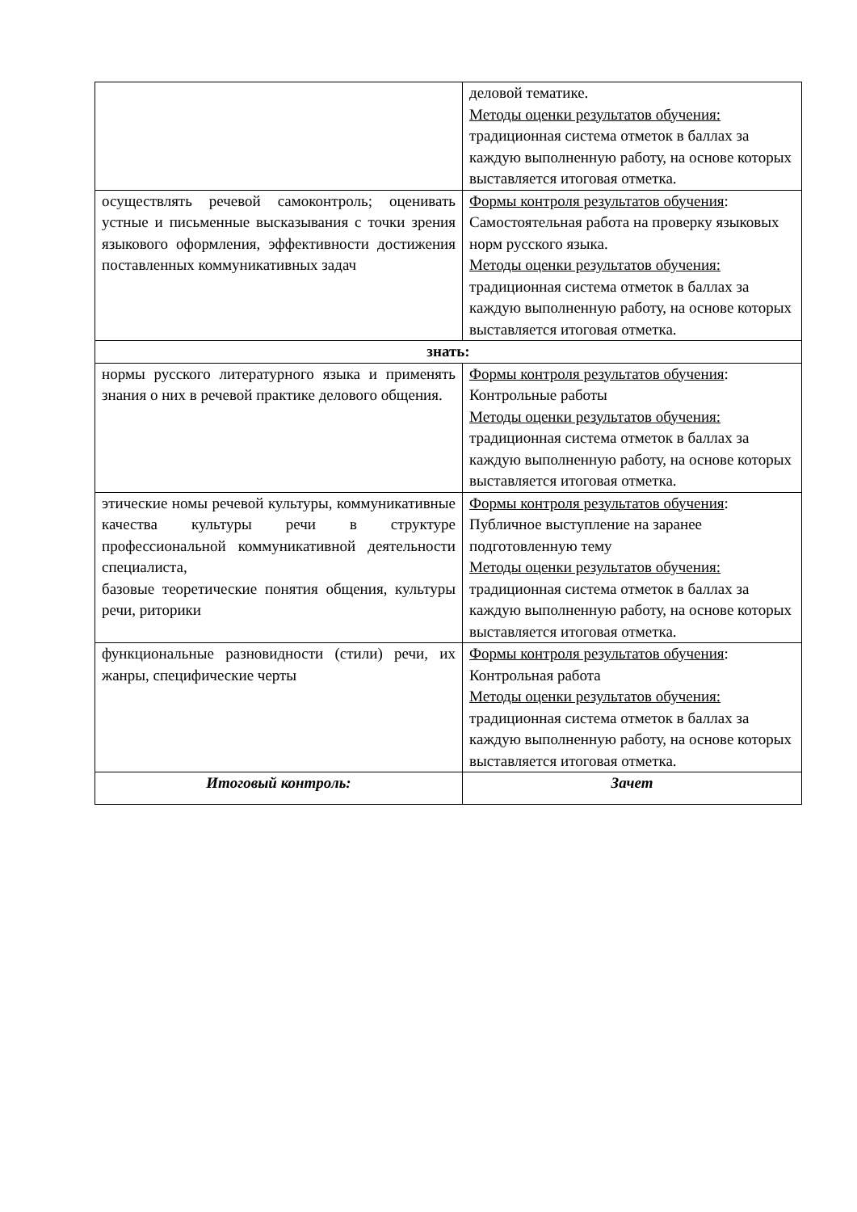| | деловой тематике. Методы оценки результатов обучения: традиционная система отметок в баллах за каждую выполненную работу, на основе которых выставляется итоговая отметка. |
| осуществлять речевой самоконтроль; оценивать устные и письменные высказывания с точки зрения языкового оформления, эффективности достижения поставленных коммуникативных задач | Формы контроля результатов обучения : Самостоятельная работа на проверку языковых норм русского языка. Методы оценки результатов обучения: традиционная система отметок в баллах за каждую выполненную работу, на основе которых выставляется итоговая отметка. |
| знать: | |
| нормы русского литературного языка и применять знания о них в речевой практике делового общения. | Формы контроля результатов обучения : Контрольные работы Методы оценки результатов обучения: традиционная система отметок в баллах за каждую выполненную работу, на основе которых выставляется итоговая отметка. |
| этические номы речевой культуры, коммуникативные качества культуры речи в структуре профессиональной коммуникативной деятельности специалиста, базовые теоретические понятия общения, культуры речи, риторики | Формы контроля результатов обучения : Публичное выступление на заранее подготовленную тему Методы оценки результатов обучения: традиционная система отметок в баллах за каждую выполненную работу, на основе которых выставляется итоговая отметка. |
| функциональные разновидности (стили) речи, их жанры, специфические черты | Формы контроля результатов обучения : Контрольная работа Методы оценки результатов обучения: традиционная система отметок в баллах за каждую выполненную работу, на основе которых выставляется итоговая отметка. |
| Итоговый контроль: | Зачет |